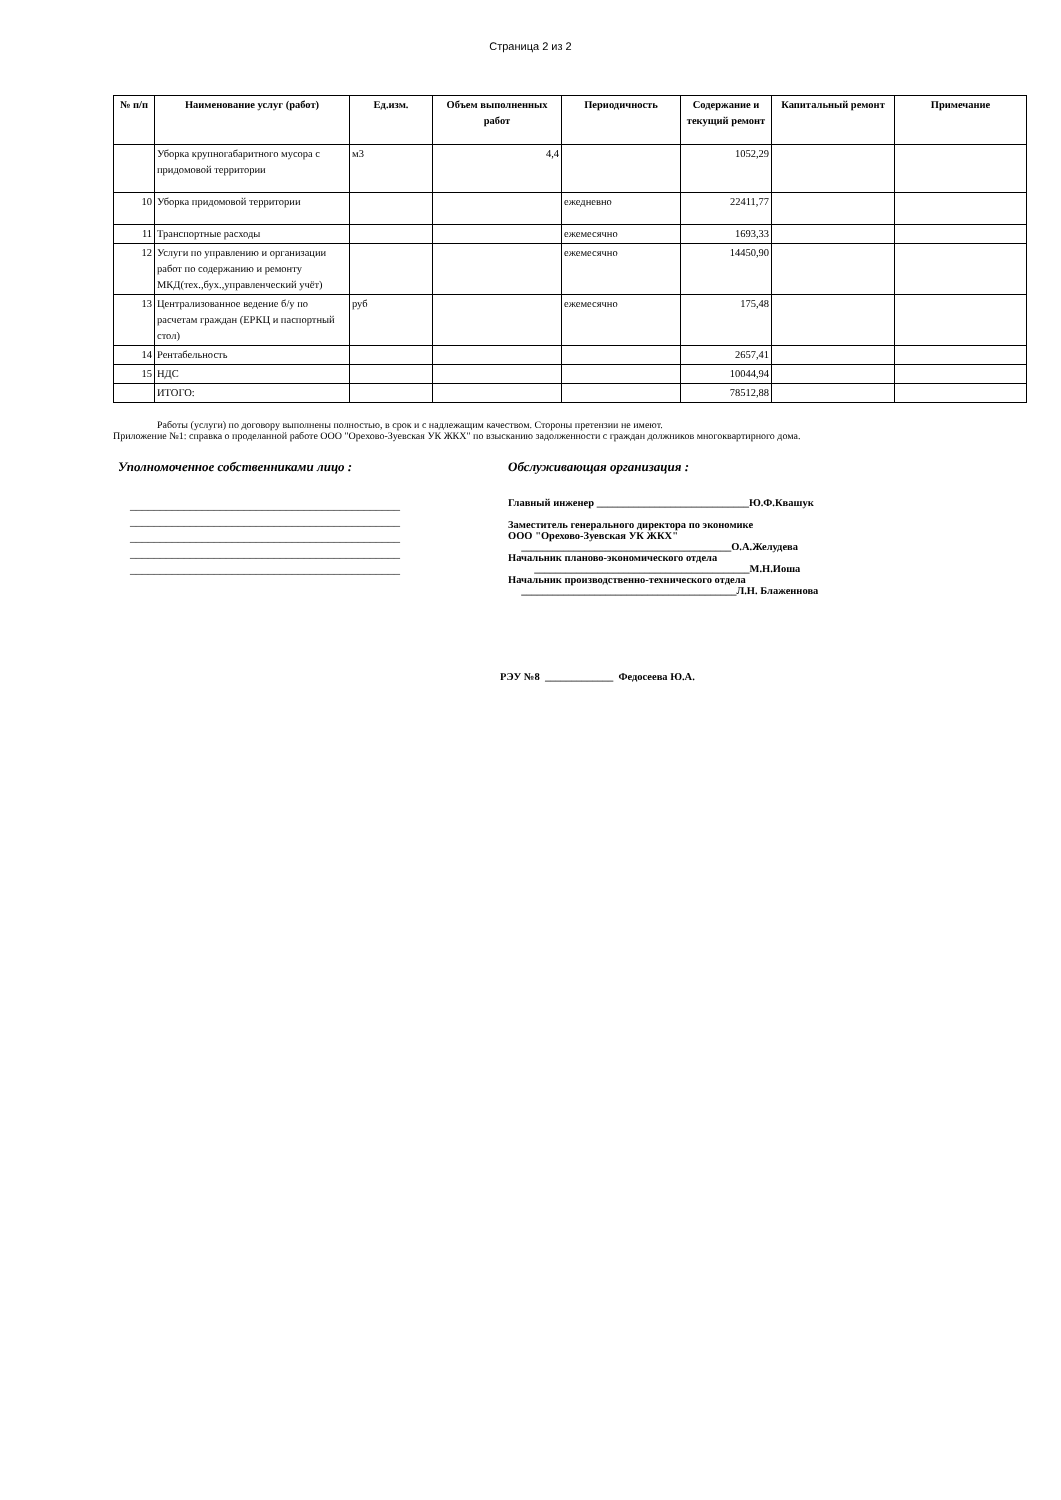Страница 2 из 2
| № п/п | Наименование услуг (работ) | Ед.изм. | Объем выполненных работ | Периодичность | Содержание и текущий ремонт | Капитальный ремонт | Примечание |
| --- | --- | --- | --- | --- | --- | --- | --- |
| | Уборка крупногабаритного мусора с придомовой территории | м3 | 4,4 | | 1052,29 | | |
| 10 | Уборка придомовой территории | | | ежедневно | 22411,77 | | |
| 11 | Транспортные расходы | | | ежемесячно | 1693,33 | | |
| 12 | Услуги по управлению и организации работ по содержанию и ремонту МКД(тех.,бух.,управленческий учёт) | | | ежемесячно | 14450,90 | | |
| 13 | Централизованное ведение б/у по расчетам граждан (ЕРКЦ и паспортный стол) | руб | | ежемесячно | 175,48 | | |
| 14 | Рентабельность | | | | 2657,41 | | |
| 15 | НДС | | | | 10044,94 | | |
| | ИТОГО: | | | | 78512,88 | | |
Работы (услуги) по договору выполнены полностью, в срок и с надлежащим качеством. Стороны претензии не имеют.
Приложение №1: справка о проделанной работе ООО "Орехово-Зуевская УК ЖКХ" по взысканию задолженности с граждан должников многоквартирного дома.
Уполномоченное собственниками лицо :
_____________________________________________
_____________________________________________
_____________________________________________
_____________________________________________
_____________________________________________
Обслуживающая организация :
Главный инженер _____________________________Ю.Ф.Квашук
Заместитель генерального директора по экономике
ООО "Орехово-Зуевская УК ЖКХ"
________________________________________О.А.Желудева
Начальник планово-экономического отдела
_________________________________________М.Н.Иоша
Начальник производственно-технического отдела
_________________________________________Л.Н. Блаженнова
РЭУ №8 _____________ Федосеева Ю.А.